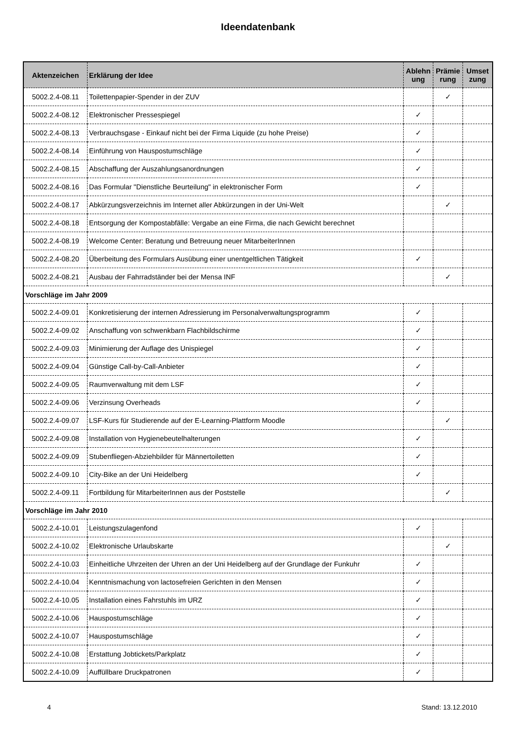Ideendatenbank
| Aktenzeichen | Erklärung der Idee | Ablehn ung | Prämie rung | Umset zung |
| --- | --- | --- | --- | --- |
| 5002.2.4-08.11 | Toilettenpapier-Spender in der ZUV | | ✓ | |
| 5002.2.4-08.12 | Elektronischer Pressespiegel | ✓ | | |
| 5002.2.4-08.13 | Verbrauchsgase - Einkauf nicht bei der Firma Liquide (zu hohe Preise) | ✓ | | |
| 5002.2.4-08.14 | Einführung von Hauspostumschläge | ✓ | | |
| 5002.2.4-08.15 | Abschaffung der Auszahlungsanordnungen | ✓ | | |
| 5002.2.4-08.16 | Das Formular "Dienstliche Beurteilung" in elektronischer Form | ✓ | | |
| 5002.2.4-08.17 | Abkürzungsverzeichnis im Internet aller Abkürzungen in der Uni-Welt | | ✓ | |
| 5002.2.4-08.18 | Entsorgung der Kompostabfälle: Vergabe an eine Firma, die nach Gewicht berechnet | | | |
| 5002.2.4-08.19 | Welcome Center: Beratung und Betreuung neuer MitarbeiterInnen | | | |
| 5002.2.4-08.20 | Überbeitung des Formulars Ausübung einer unentgeltlichen Tätigkeit | ✓ | | |
| 5002.2.4-08.21 | Ausbau der Fahrradständer bei der Mensa INF | | ✓ | |
| Vorschläge im Jahr 2009 | | | | |
| 5002.2.4-09.01 | Konkretisierung der internen Adressierung im Personalverwaltungsprogramm | ✓ | | |
| 5002.2.4-09.02 | Anschaffung von schwenkbarn Flachbildschirme | ✓ | | |
| 5002.2.4-09.03 | Minimierung der Auflage des Unispiegel | ✓ | | |
| 5002.2.4-09.04 | Günstige Call-by-Call-Anbieter | ✓ | | |
| 5002.2.4-09.05 | Raumverwaltung mit dem LSF | ✓ | | |
| 5002.2.4-09.06 | Verzinsung Overheads | ✓ | | |
| 5002.2.4-09.07 | LSF-Kurs für Studierende auf der E-Learning-Plattform Moodle | | ✓ | |
| 5002.2.4-09.08 | Installation von Hygienebeutelhalterungen | ✓ | | |
| 5002.2.4-09.09 | Stubenfliegen-Abziehbilder für Männertoiletten | ✓ | | |
| 5002.2.4-09.10 | City-Bike an der Uni Heidelberg | ✓ | | |
| 5002.2.4-09.11 | Fortbildung für MitarbeiterInnen aus der Poststelle | | ✓ | |
| Vorschläge im Jahr 2010 | | | | |
| 5002.2.4-10.01 | Leistungszulagenfond | ✓ | | |
| 5002.2.4-10.02 | Elektronische Urlaubskarte | | ✓ | |
| 5002.2.4-10.03 | Einheitliche Uhrzeiten der Uhren an der Uni Heidelberg auf der Grundlage der Funkuhr | ✓ | | |
| 5002.2.4-10.04 | Kenntnismachung von lactosefreien Gerichten in den Mensen | ✓ | | |
| 5002.2.4-10.05 | Installation eines Fahrstuhls im URZ | ✓ | | |
| 5002.2.4-10.06 | Hauspostumschläge | ✓ | | |
| 5002.2.4-10.07 | Hauspostumschläge | ✓ | | |
| 5002.2.4-10.08 | Erstattung Jobtickets/Parkplatz | ✓ | | |
| 5002.2.4-10.09 | Auffüllbare Druckpatronen | ✓ | | |
4 Stand: 13.12.2010